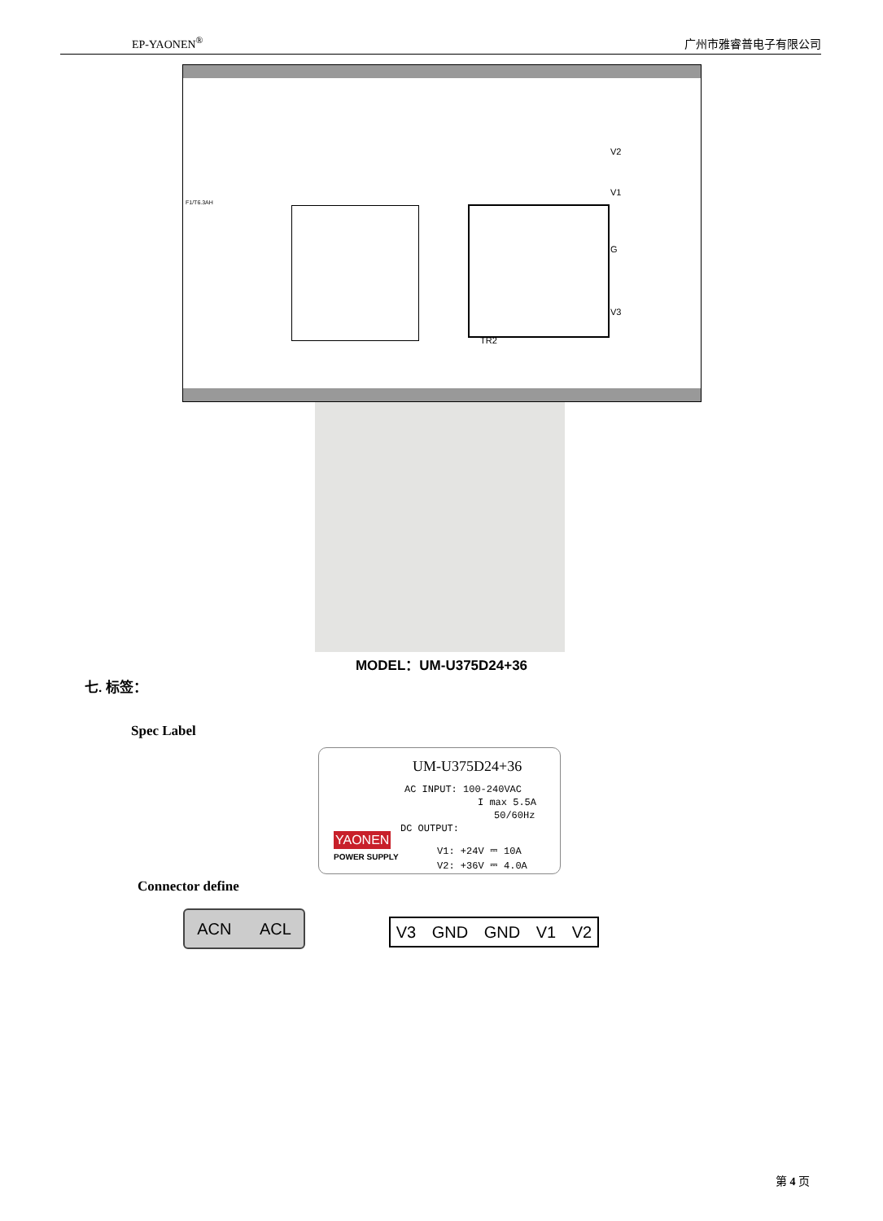EP-YAONEN<sup>®</sup> 广州市雅睿普电子有限公司
V2
V1
G
V3
TR2
F1/T6.3AH
MODEL：UM-U375D24+36
七. 标签：
Spec Label
UM-U375D24+36
AC INPUT: 100-240VAC
I max 5.5A
50/60Hz
DC OUTPUT:
V1: +24V ⎓ 10A
V2: +36V ⎓ 4.0A
YAONEN
POWER SUPPLY
Connector define
ACN ACL V3 GND GND V1 V2
第 4 页